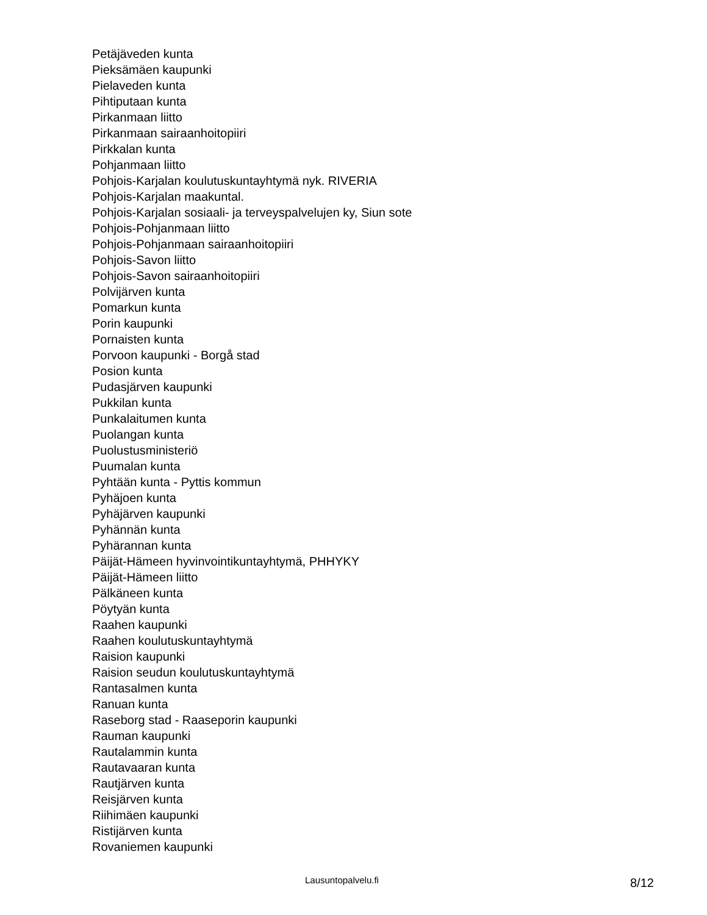Petäjäveden kunta
Pieksämäen kaupunki
Pielaveden kunta
Pihtiputaan kunta
Pirkanmaan liitto
Pirkanmaan sairaanhoitopiiri
Pirkkalan kunta
Pohjanmaan liitto
Pohjois-Karjalan koulutuskuntayhtymä nyk. RIVERIA
Pohjois-Karjalan maakuntal.
Pohjois-Karjalan sosiaali- ja terveyspalvelujen ky, Siun sote
Pohjois-Pohjanmaan liitto
Pohjois-Pohjanmaan sairaanhoitopiiri
Pohjois-Savon liitto
Pohjois-Savon sairaanhoitopiiri
Polvijärven kunta
Pomarkun kunta
Porin kaupunki
Pornaisten kunta
Porvoon kaupunki - Borgå stad
Posion kunta
Pudasjärven kaupunki
Pukkilan kunta
Punkalaitumen kunta
Puolangan kunta
Puolustusministeriö
Puumalan kunta
Pyhtään kunta - Pyttis kommun
Pyhäjoen kunta
Pyhäjärven kaupunki
Pyhännän kunta
Pyhärannan kunta
Päijät-Hämeen hyvinvointikuntayhtymä, PHHYKY
Päijät-Hämeen liitto
Pälkäneen kunta
Pöytyän kunta
Raahen kaupunki
Raahen koulutuskuntayhtymä
Raision kaupunki
Raision seudun koulutuskuntayhtymä
Rantasalmen kunta
Ranuan kunta
Raseborg stad - Raaseporin kaupunki
Rauman kaupunki
Rautalammin kunta
Rautavaaran kunta
Rautjärven kunta
Reisjärven kunta
Riihimäen kaupunki
Ristijärven kunta
Rovaniemen kaupunki
Lausuntopalvelu.fi 8/12